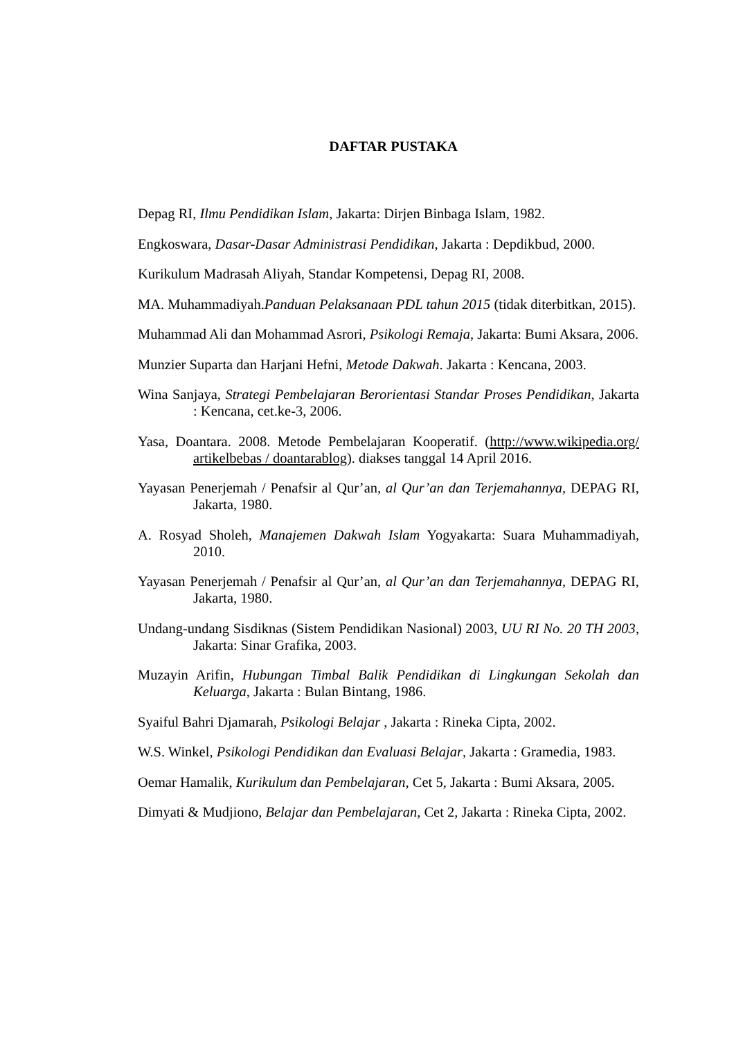DAFTAR PUSTAKA
Depag RI, Ilmu Pendidikan Islam, Jakarta: Dirjen Binbaga Islam, 1982.
Engkoswara, Dasar-Dasar Administrasi Pendidikan, Jakarta : Depdikbud, 2000.
Kurikulum Madrasah Aliyah, Standar Kompetensi, Depag RI, 2008.
MA. Muhammadiyah.Panduan Pelaksanaan PDL tahun 2015 (tidak diterbitkan, 2015).
Muhammad Ali dan Mohammad Asrori, Psikologi Remaja, Jakarta: Bumi Aksara, 2006.
Munzier Suparta dan Harjani Hefni, Metode Dakwah. Jakarta : Kencana, 2003.
Wina Sanjaya, Strategi Pembelajaran Berorientasi Standar Proses Pendidikan, Jakarta : Kencana, cet.ke-3, 2006.
Yasa, Doantara. 2008. Metode Pembelajaran Kooperatif. (http://www.wikipedia.org/ artikelbebas / doantarablog). diakses tanggal 14 April 2016.
Yayasan Penerjemah / Penafsir al Qur’an, al Qur’an dan Terjemahannya, DEPAG RI, Jakarta, 1980.
A. Rosyad Sholeh, Manajemen Dakwah Islam Yogyakarta: Suara Muhammadiyah, 2010.
Yayasan Penerjemah / Penafsir al Qur’an, al Qur’an dan Terjemahannya, DEPAG RI, Jakarta, 1980.
Undang-undang Sisdiknas (Sistem Pendidikan Nasional) 2003, UU RI No. 20 TH 2003, Jakarta: Sinar Grafika, 2003.
Muzayin Arifin, Hubungan Timbal Balik Pendidikan di Lingkungan Sekolah dan Keluarga, Jakarta : Bulan Bintang, 1986.
Syaiful Bahri Djamarah, Psikologi Belajar , Jakarta : Rineka Cipta, 2002.
W.S. Winkel, Psikologi Pendidikan dan Evaluasi Belajar, Jakarta : Gramedia, 1983.
Oemar Hamalik, Kurikulum dan Pembelajaran, Cet 5, Jakarta : Bumi Aksara, 2005.
Dimyati & Mudjiono, Belajar dan Pembelajaran, Cet 2, Jakarta : Rineka Cipta, 2002.